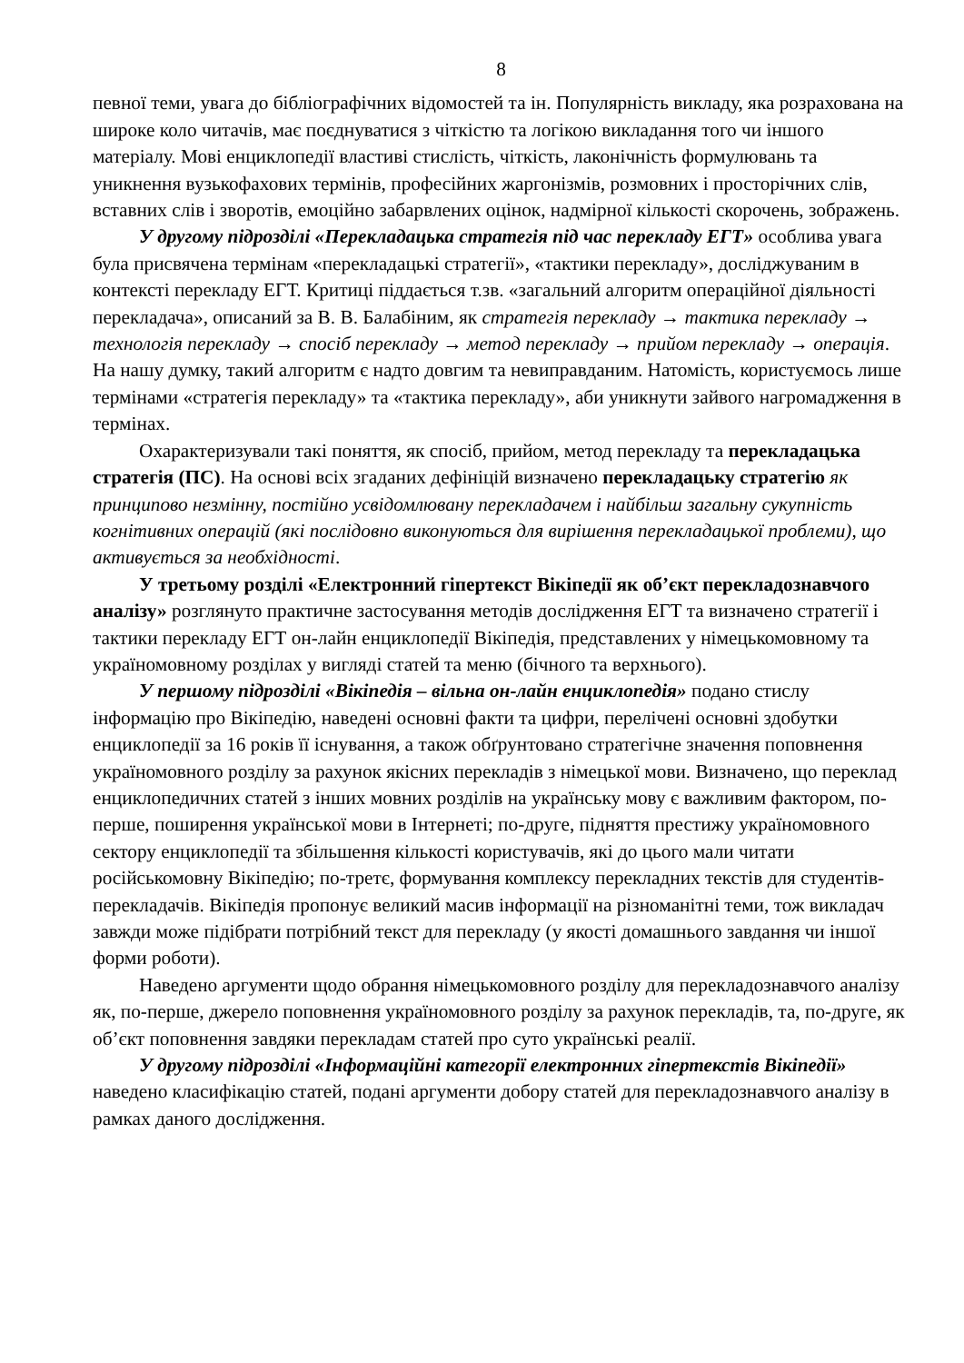8
певної теми, увага до бібліографічних відомостей та ін. Популярність викладу, яка розрахована на широке коло читачів, має поєднуватися з чіткістю та логікою викладання того чи іншого матеріалу. Мові енциклопедії властиві стислість, чіткість, лаконічність формулювань та уникнення вузькофахових термінів, професійних жаргонізмів, розмовних і просторічних слів, вставних слів і зворотів, емоційно забарвлених оцінок, надмірної кількості скорочень, зображень.
У другому підрозділі «Перекладацька стратегія під час перекладу ЕГТ» особлива увага була присвячена термінам «перекладацькі стратегії», «тактики перекладу», досліджуваним в контексті перекладу ЕГТ. Критиці піддається т.зв. «загальний алгоритм операційної діяльності перекладача», описаний за В. В. Балабіним, як стратегія перекладу → тактика перекладу → технологія перекладу → спосіб перекладу → метод перекладу → прийом перекладу → операція. На нашу думку, такий алгоритм є надто довгим та невиправданим. Натомість, користуємось лише термінами «стратегія перекладу» та «тактика перекладу», аби уникнути зайвого нагромадження в термінах.
Охарактеризували такі поняття, як спосіб, прийом, метод перекладу та перекладацька стратегія (ПС). На основі всіх згаданих дефініцій визначено перекладацьку стратегію як принципово незмінну, постійно усвідомлювану перекладачем і найбільш загальну сукупність когнітивних операцій (які послідовно виконуються для вирішення перекладацької проблеми), що активується за необхідності.
У третьому розділі «Електронний гіпертекст Вікіпедії як об’єкт перекладознавчого аналізу» розглянуто практичне застосування методів дослідження ЕГТ та визначено стратегії і тактики перекладу ЕГТ он-лайн енциклопедії Вікіпедія, представлених у німецькомовному та україномовному розділах у вигляді статей та меню (бічного та верхнього).
У першому підрозділі «Вікіпедія – вільна он-лайн енциклопедія» подано стислу інформацію про Вікіпедію, наведені основні факти та цифри, перелічені основні здобутки енциклопедії за 16 років її існування, а також обґрунтовано стратегічне значення поповнення україномовного розділу за рахунок якісних перекладів з німецької мови. Визначено, що переклад енциклопедичних статей з інших мовних розділів на українську мову є важливим фактором, по-перше, поширення української мови в Інтернеті; по-друге, підняття престижу україномовного сектору енциклопедії та збільшення кількості користувачів, які до цього мали читати російськомовну Вікіпедію; по-третє, формування комплексу перекладних текстів для студентів-перекладачів. Вікіпедія пропонує великий масив інформації на різноманітні теми, тож викладач завжди може підібрати потрібний текст для перекладу (у якості домашнього завдання чи іншої форми роботи).
Наведено аргументи щодо обрання німецькомовного розділу для перекладознавчого аналізу як, по-перше, джерело поповнення україномовного розділу за рахунок перекладів, та, по-друге, як об’єкт поповнення завдяки перекладам статей про суто українські реалії.
У другому підрозділі «Інформаційні категорії електронних гіпертекстів Вікіпедії» наведено класифікацію статей, подані аргументи добору статей для перекладознавчого аналізу в рамках даного дослідження.